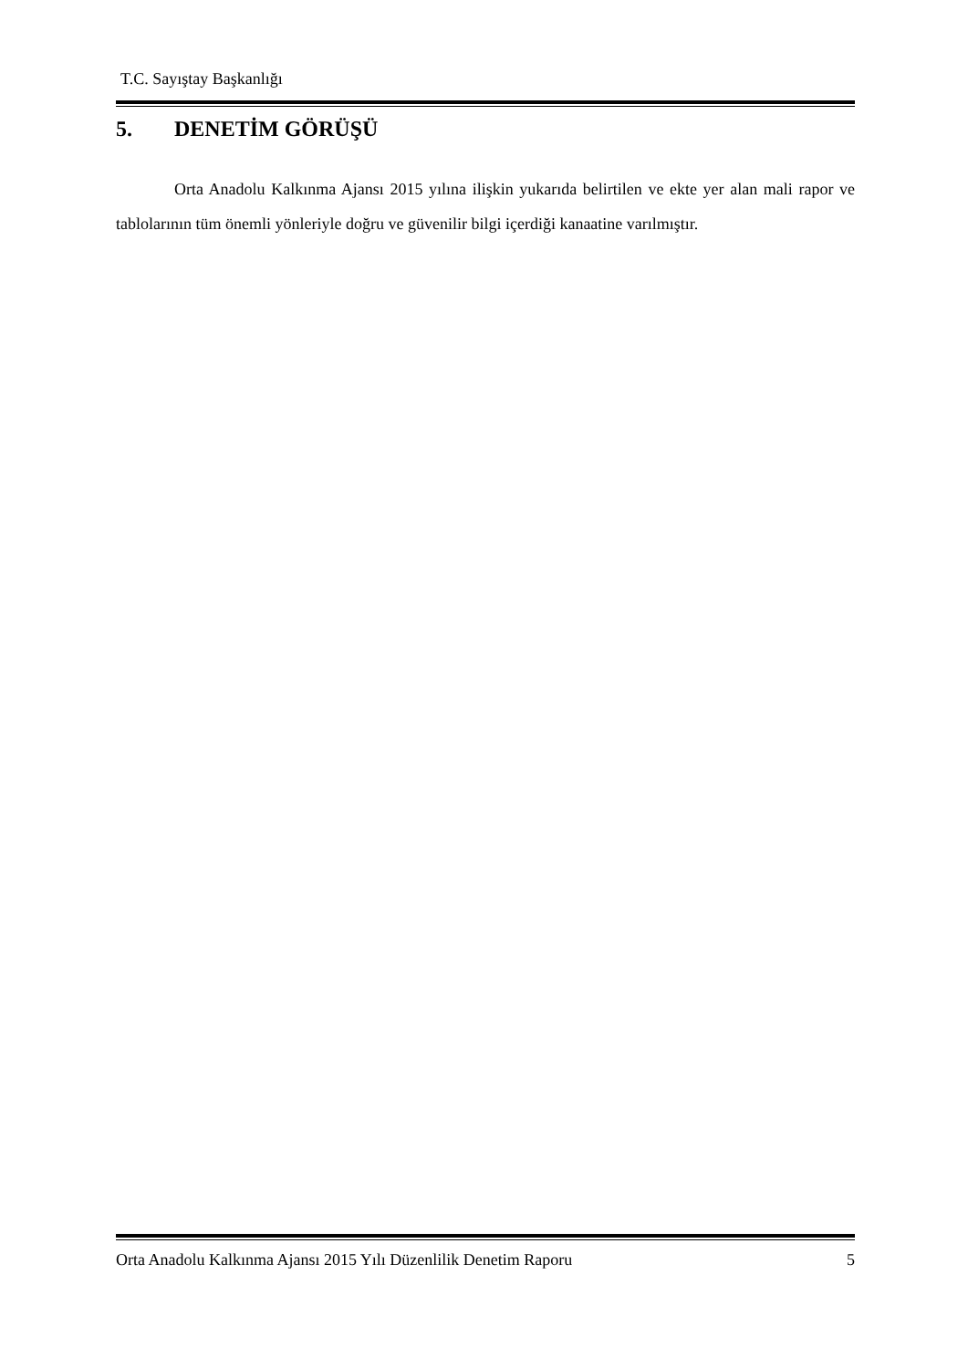T.C. Sayıştay Başkanlığı
5. DENETİM GÖRÜŞÜ
Orta Anadolu Kalkınma Ajansı 2015 yılına ilişkin yukarıda belirtilen ve ekte yer alan mali rapor ve tablolarının tüm önemli yönleriyle doğru ve güvenilir bilgi içerdiği kanaatine varılmıştır.
Orta Anadolu Kalkınma Ajansı 2015 Yılı Düzenlilik Denetim Raporu 5